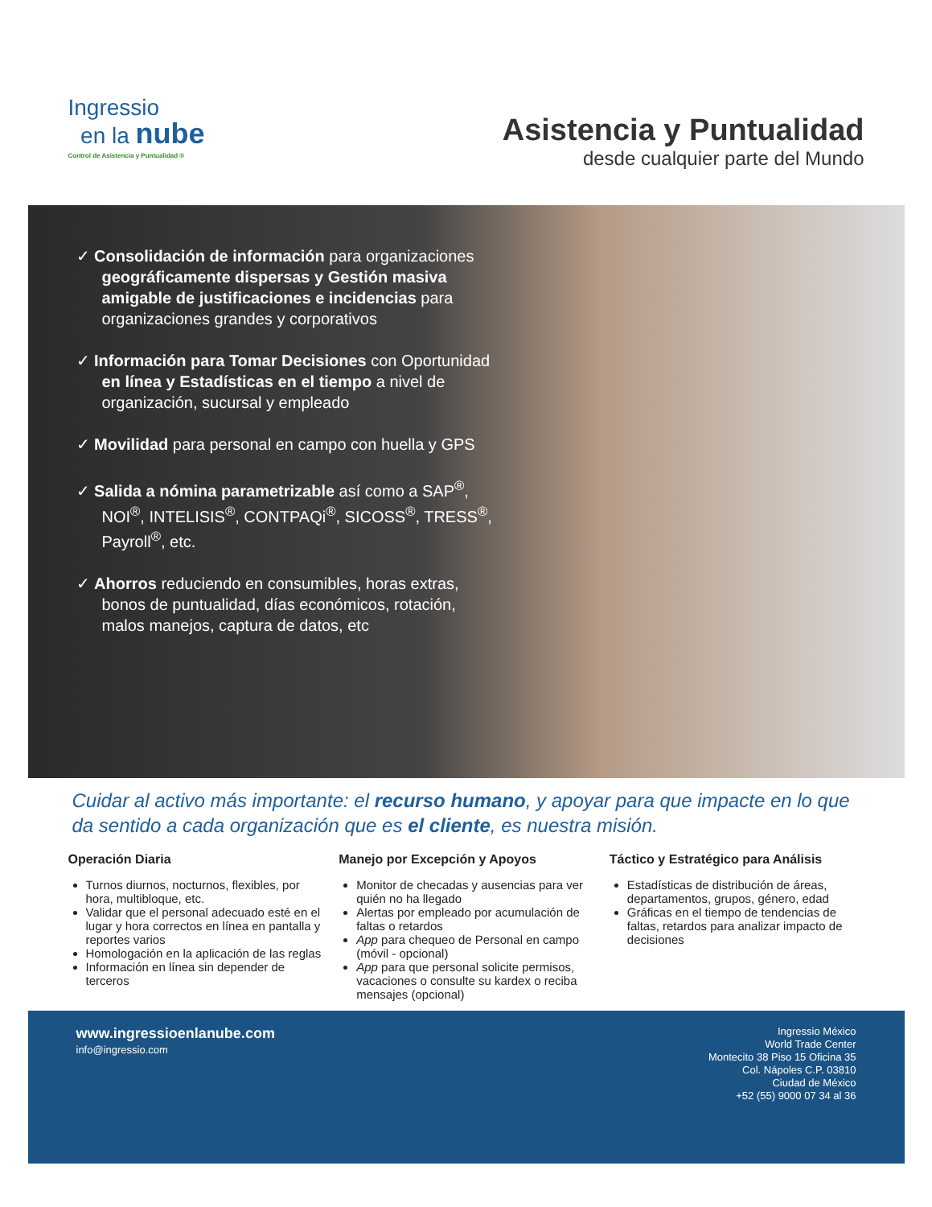Ingressio
en la nube
Control de Asistencia y Puntualidad ®
Asistencia y Puntualidad
desde cualquier parte del Mundo
✓ Consolidación de información para organizaciones geográficamente dispersas y Gestión masiva amigable de justificaciones e incidencias para organizaciones grandes y corporativos
✓ Información para Tomar Decisiones con Oportunidad en línea y Estadísticas en el tiempo a nivel de organización, sucursal y empleado
✓ Movilidad para personal en campo con huella y GPS
✓ Salida a nómina parametrizable así como a SAP<sup>®</sup>, NOI<sup>®</sup>, INTELISIS<sup>®</sup>, CONTPAQi<sup>®</sup>, SICOSS<sup>®</sup>, TRESS<sup>®</sup>, Payroll<sup>®</sup>, etc.
✓ Ahorros reduciendo en consumibles, horas extras, bonos de puntualidad, días económicos, rotación, malos manejos, captura de datos, etc
Cuidar al activo más importante: el recurso humano, y apoyar para que impacte en lo que da sentido a cada organización que es el cliente, es nuestra misión.
Operación Diaria
Turnos diurnos, nocturnos, flexibles, por hora, multibloque, etc.
Validar que el personal adecuado esté en el lugar y hora correctos en línea en pantalla y reportes varios
Homologación en la aplicación de las reglas
Información en línea sin depender de terceros
Manejo por Excepción y Apoyos
Monitor de checadas y ausencias para ver quién no ha llegado
Alertas por empleado por acumulación de faltas o retardos
App para chequeo de Personal en campo (móvil - opcional)
App para que personal solicite permisos, vacaciones o consulte su kardex o reciba mensajes (opcional)
Táctico y Estratégico para Análisis
Estadísticas de distribución de áreas, departamentos, grupos, género, edad
Gráficas en el tiempo de tendencias de faltas, retardos para analizar impacto de decisiones
www.ingressioenlanube.com
info@ingressio.com
Ingressio México
World Trade Center
Montecito 38 Piso 15 Oficina 35
Col. Nápoles C.P. 03810
Ciudad de México
+52 (55) 9000 07 34 al 36